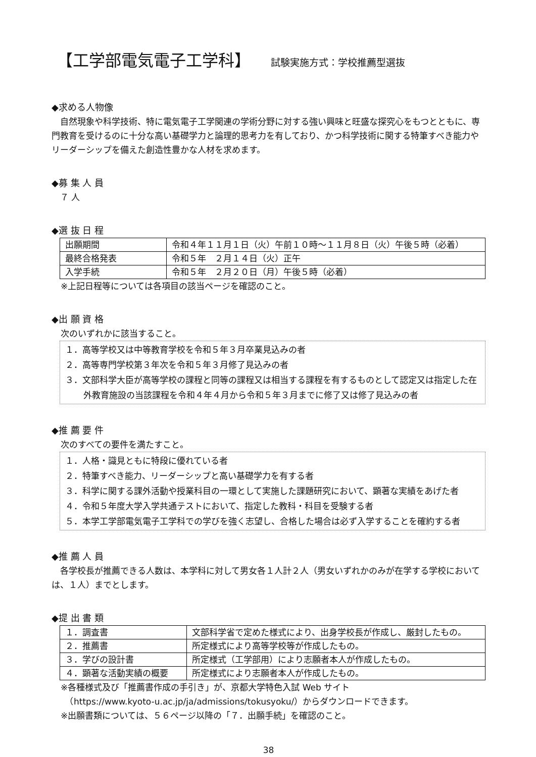【工学部電気電子工学科】 試験実施方式：学校推薦型選抜
◆求める人物像
　自然現象や科学技術、特に電気電子工学関連の学術分野に対する強い興味と旺盛な探究心をもつとともに、専門教育を受けるのに十分な高い基礎学力と論理的思考力を有しており、かつ科学技術に関する特筆すべき能力やリーダーシップを備えた創造性豊かな人材を求めます。
◆募 集 人 員
　７ 人
◆選 抜 日 程
| 出願期間 | 令和４年１１月１日（火）午前１０時～１１月８日（火）午後５時（必着） |
| 最終合格発表 | 令和５年 ２月１４日（火）正午 |
| 入学手続 | 令和５年 ２月２０日（月）午後５時（必着） |
※上記日程等については各項目の該当ページを確認のこと。
◆出 願 資 格
次のいずれかに該当すること。
１．高等学校又は中等教育学校を令和５年３月卒業見込みの者
２．高等専門学校第３年次を令和５年３月修了見込みの者
３．文部科学大臣が高等学校の課程と同等の課程又は相当する課程を有するものとして認定又は指定した在外教育施設の当該課程を令和４年４月から令和５年３月までに修了又は修了見込みの者
◆推 薦 要 件
次のすべての要件を満たすこと。
１．人格・識見ともに特段に優れている者
２．特筆すべき能力、リーダーシップと高い基礎学力を有する者
３．科学に関する課外活動や授業科目の一環として実施した課題研究において、顕著な実績をあげた者
４．令和５年度大学入学共通テストにおいて、指定した教科・科目を受験する者
５．本学工学部電気電子工学科での学びを強く志望し、合格した場合は必ず入学することを確約する者
◆推 薦 人 員
　各学校長が推薦できる人数は、本学科に対して男女各１人計２人（男女いずれかのみが在学する学校においては、１人）までとします。
◆提 出 書 類
| １．調査書 | 文部科学省で定めた様式により、出身学校長が作成し、厳封したもの。 |
| ２．推薦書 | 所定様式により高等学校等が作成したもの。 |
| ３．学びの設計書 | 所定様式（工学部用）により志願者本人が作成したもの。 |
| ４．顕著な活動実績の概要 | 所定様式により志願者本人が作成したもの。 |
※各種様式及び「推薦書作成の手引き」が、京都大学特色入試 Web サイト
　（https://www.kyoto-u.ac.jp/ja/admissions/tokusyoku/）からダウンロードできます。
※出願書類については、５６ページ以降の「７．出願手続」を確認のこと。
38